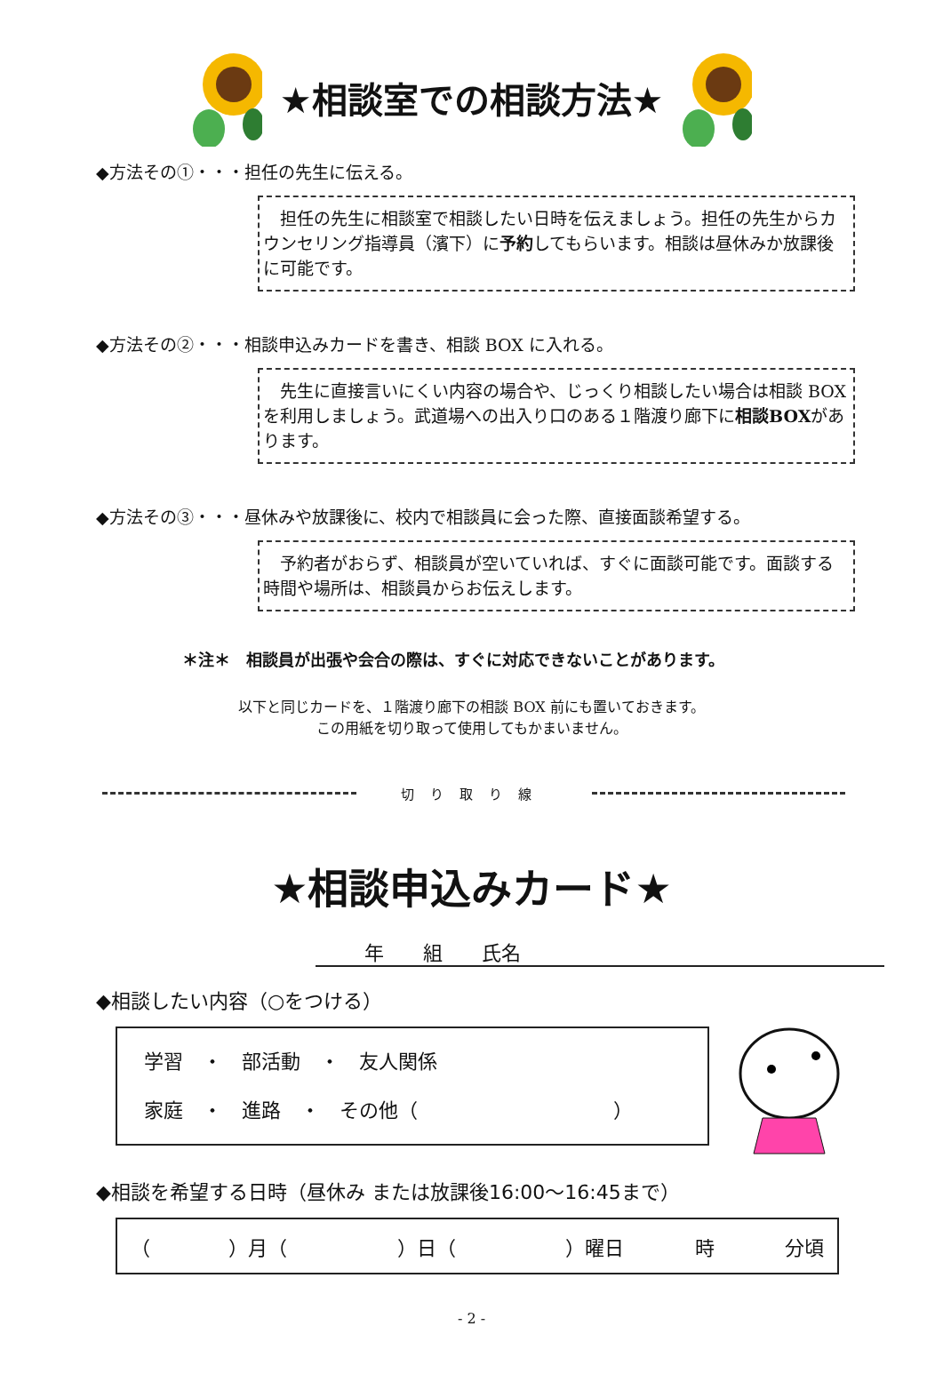★相談室での相談方法★
◆方法その①・・・担任の先生に伝える。
担任の先生に相談室で相談したい日時を伝えましょう。担任の先生からカウンセリング指導員（濱下）に予約してもらいます。相談は昼休みか放課後に可能です。
◆方法その②・・・相談申込みカードを書き、相談 BOX に入れる。
先生に直接言いにくい内容の場合や、じっくり相談したい場合は相談 BOX を利用しましょう。武道場への出入り口のある１階渡り廊下に相談BOXがあります。
◆方法その③・・・昼休みや放課後に、校内で相談員に会った際、直接面談希望する。
予約者がおらず、相談員が空いていれば、すぐに面談可能です。面談する時間や場所は、相談員からお伝えします。
＊注＊　相談員が出張や会合の際は、すぐに対応できないことがあります。
以下と同じカードを、１階渡り廊下の相談 BOX 前にも置いておきます。
この用紙を切り取って使用してもかまいません。
切り取り線
★相談申込みカード★
年　　組　　氏名
◆相談したい内容（○をつける）
学習　・　部活動　・　友人関係
家庭　・　進路　・　その他（　　　　　　　　　　）
◆相談を希望する日時（昼休み または放課後16:00～16:45まで）
（　　　　）月（　　）日（　　）曜日 時 分頃
- 2 -